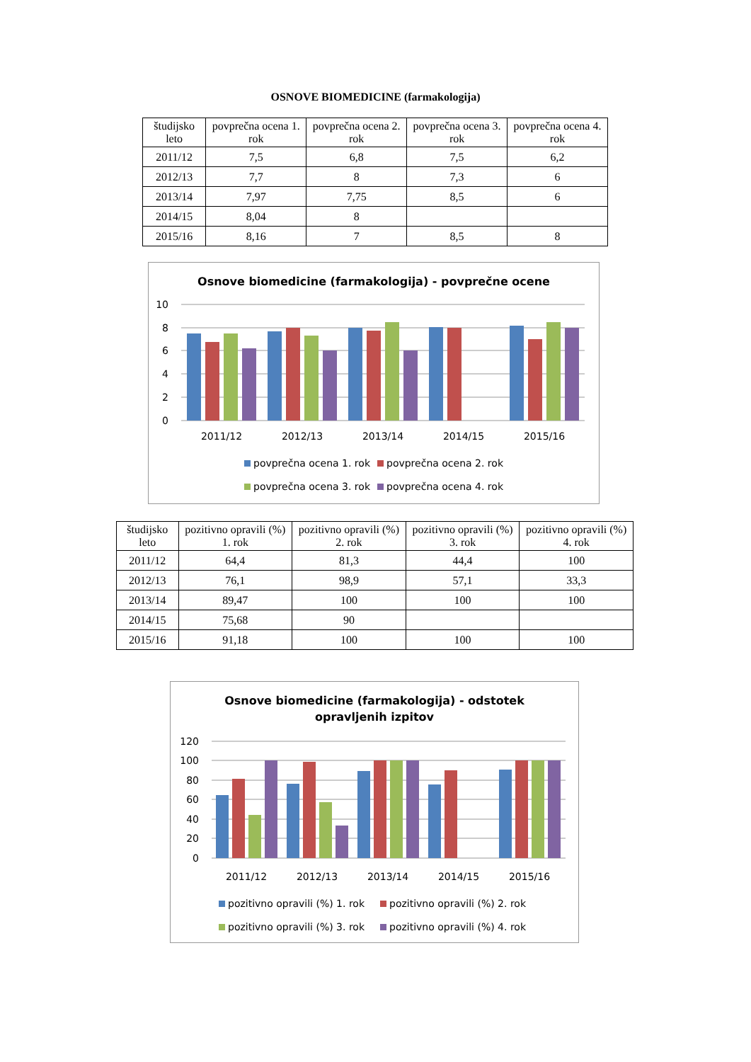OSNOVE BIOMEDICINE (farmakologija)
| študijsko leto | povprečna ocena 1. rok | povprečna ocena 2. rok | povprečna ocena 3. rok | povprečna ocena 4. rok |
| --- | --- | --- | --- | --- |
| 2011/12 | 7,5 | 6,8 | 7,5 | 6,2 |
| 2012/13 | 7,7 | 8 | 7,3 | 6 |
| 2013/14 | 7,97 | 7,75 | 8,5 | 6 |
| 2014/15 | 8,04 | 8 | | |
| 2015/16 | 8,16 | 7 | 8,5 | 8 |
Osnove biomedicine (farmakologija) - povprečne ocene
10
8
6
4
2
0
2011/12
2012/13
2013/14
2014/15
2015/16
povprečna ocena 1. rok
povprečna ocena 2. rok
povprečna ocena 3. rok
povprečna ocena 4. rok
| študijsko leto | pozitivno opravili (%) 1. rok | pozitivno opravili (%) 2. rok | pozitivno opravili (%) 3. rok | pozitivno opravili (%) 4. rok |
| --- | --- | --- | --- | --- |
| 2011/12 | 64,4 | 81,3 | 44,4 | 100 |
| 2012/13 | 76,1 | 98,9 | 57,1 | 33,3 |
| 2013/14 | 89,47 | 100 | 100 | 100 |
| 2014/15 | 75,68 | 90 | | |
| 2015/16 | 91,18 | 100 | 100 | 100 |
Osnove biomedicine (farmakologija) - odstotek
opravljenih izpitov
120
100
80
60
40
20
0
2011/12
2012/13
2013/14
2014/15
2015/16
pozitivno opravili (%) 1. rok
pozitivno opravili (%) 2. rok
pozitivno opravili (%) 3. rok
pozitivno opravili (%) 4. rok